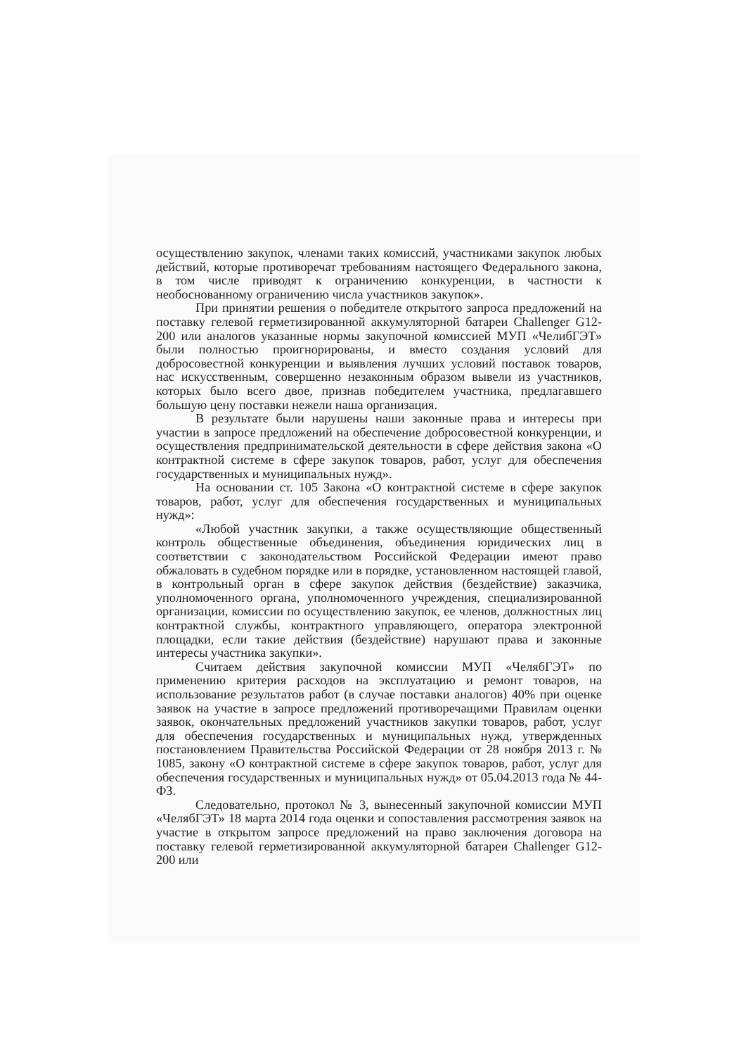осуществлению закупок, членами таких комиссий, участниками закупок любых действий, которые противоречат требованиям настоящего Федерального закона, в том числе приводят к ограничению конкуренции, в частности к необоснованному ограничению числа участников закупок».
При принятии решения о победителе открытого запроса предложений на поставку гелевой герметизированной аккумуляторной батареи Challenger G12-200 или аналогов указанные нормы закупочной комиссией МУП «ЧелибГЭТ» были полностью проигнорированы, и вместо создания условий для добросовестной конкуренции и выявления лучших условий поставок товаров, нас искусственным, совершенно незаконным образом вывели из участников, которых было всего двое, признав победителем участника, предлагавшего большую цену поставки нежели наша организация.
В результате были нарушены наши законные права и интересы при участии в запросе предложений на обеспечение добросовестной конкуренции, и осуществления предпринимательской деятельности в сфере действия закона «О контрактной системе в сфере закупок товаров, работ, услуг для обеспечения государственных и муниципальных нужд».
На основании ст. 105 Закона «О контрактной системе в сфере закупок товаров, работ, услуг для обеспечения государственных и муниципальных нужд»:
«Любой участник закупки, а также осуществляющие общественный контроль общественные объединения, объединения юридических лиц в соответствии с законодательством Российской Федерации имеют право обжаловать в судебном порядке или в порядке, установленном настоящей главой, в контрольный орган в сфере закупок действия (бездействие) заказчика, уполномоченного органа, уполномоченного учреждения, специализированной организации, комиссии по осуществлению закупок, ее членов, должностных лиц контрактной службы, контрактного управляющего, оператора электронной площадки, если такие действия (бездействие) нарушают права и законные интересы участника закупки».
Считаем действия закупочной комиссии МУП «ЧелябГЭТ» по применению критерия расходов на эксплуатацию и ремонт товаров, на использование результатов работ (в случае поставки аналогов) 40% при оценке заявок на участие в запросе предложений противоречащими Правилам оценки заявок, окончательных предложений участников закупки товаров, работ, услуг для обеспечения государственных и муниципальных нужд, утвержденных постановлением Правительства Российской Федерации от 28 ноября 2013 г. № 1085, закону «О контрактной системе в сфере закупок товаров, работ, услуг для обеспечения государственных и муниципальных нужд» от 05.04.2013 года № 44-ФЗ.
Следовательно, протокол № 3, вынесенный закупочной комиссии МУП «ЧелябГЭТ» 18 марта 2014 года оценки и сопоставления рассмотрения заявок на участие в открытом запросе предложений на право заключения договора на поставку гелевой герметизированной аккумуляторной батареи Challenger G12-200 или